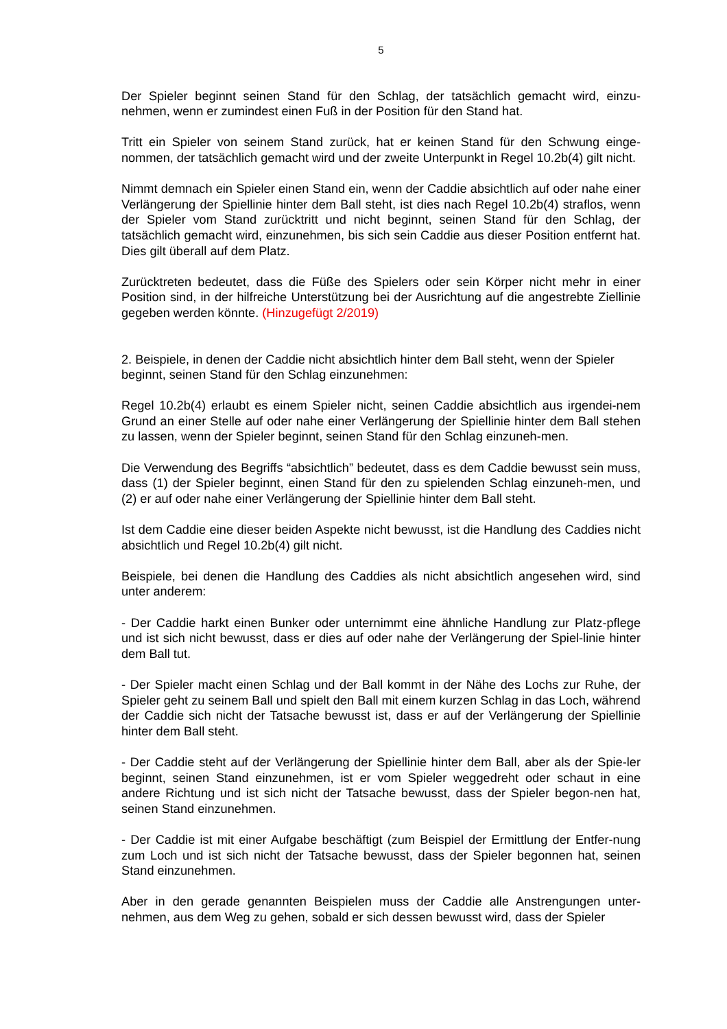5
Der Spieler beginnt seinen Stand für den Schlag, der tatsächlich gemacht wird, einzu-nehmen, wenn er zumindest einen Fuß in der Position für den Stand hat.
Tritt ein Spieler von seinem Stand zurück, hat er keinen Stand für den Schwung einge-nommen, der tatsächlich gemacht wird und der zweite Unterpunkt in Regel 10.2b(4) gilt nicht.
Nimmt demnach ein Spieler einen Stand ein, wenn der Caddie absichtlich auf oder nahe einer Verlängerung der Spiellinie hinter dem Ball steht, ist dies nach Regel 10.2b(4) straflos, wenn der Spieler vom Stand zurücktritt und nicht beginnt, seinen Stand für den Schlag, der tatsächlich gemacht wird, einzunehmen, bis sich sein Caddie aus dieser Position entfernt hat. Dies gilt überall auf dem Platz.
Zurücktreten bedeutet, dass die Füße des Spielers oder sein Körper nicht mehr in einer Position sind, in der hilfreiche Unterstützung bei der Ausrichtung auf die angestrebte Ziellinie gegeben werden könnte. (Hinzugefügt 2/2019)
2. Beispiele, in denen der Caddie nicht absichtlich hinter dem Ball steht, wenn der Spieler beginnt, seinen Stand für den Schlag einzunehmen:
Regel 10.2b(4) erlaubt es einem Spieler nicht, seinen Caddie absichtlich aus irgendei-nem Grund an einer Stelle auf oder nahe einer Verlängerung der Spiellinie hinter dem Ball stehen zu lassen, wenn der Spieler beginnt, seinen Stand für den Schlag einzuneh-men.
Die Verwendung des Begriffs “absichtlich” bedeutet, dass es dem Caddie bewusst sein muss, dass (1) der Spieler beginnt, einen Stand für den zu spielenden Schlag einzuneh-men, und (2) er auf oder nahe einer Verlängerung der Spiellinie hinter dem Ball steht.
Ist dem Caddie eine dieser beiden Aspekte nicht bewusst, ist die Handlung des Caddies nicht absichtlich und Regel 10.2b(4) gilt nicht.
Beispiele, bei denen die Handlung des Caddies als nicht absichtlich angesehen wird, sind unter anderem:
- Der Caddie harkt einen Bunker oder unternimmt eine ähnliche Handlung zur Platz-pflege und ist sich nicht bewusst, dass er dies auf oder nahe der Verlängerung der Spiel-linie hinter dem Ball tut.
- Der Spieler macht einen Schlag und der Ball kommt in der Nähe des Lochs zur Ruhe, der Spieler geht zu seinem Ball und spielt den Ball mit einem kurzen Schlag in das Loch, während der Caddie sich nicht der Tatsache bewusst ist, dass er auf der Verlängerung der Spiellinie hinter dem Ball steht.
- Der Caddie steht auf der Verlängerung der Spiellinie hinter dem Ball, aber als der Spie-ler beginnt, seinen Stand einzunehmen, ist er vom Spieler weggedreht oder schaut in eine andere Richtung und ist sich nicht der Tatsache bewusst, dass der Spieler begon-nen hat, seinen Stand einzunehmen.
- Der Caddie ist mit einer Aufgabe beschäftigt (zum Beispiel der Ermittlung der Entfer-nung zum Loch und ist sich nicht der Tatsache bewusst, dass der Spieler begonnen hat, seinen Stand einzunehmen.
Aber in den gerade genannten Beispielen muss der Caddie alle Anstrengungen unter-nehmen, aus dem Weg zu gehen, sobald er sich dessen bewusst wird, dass der Spieler